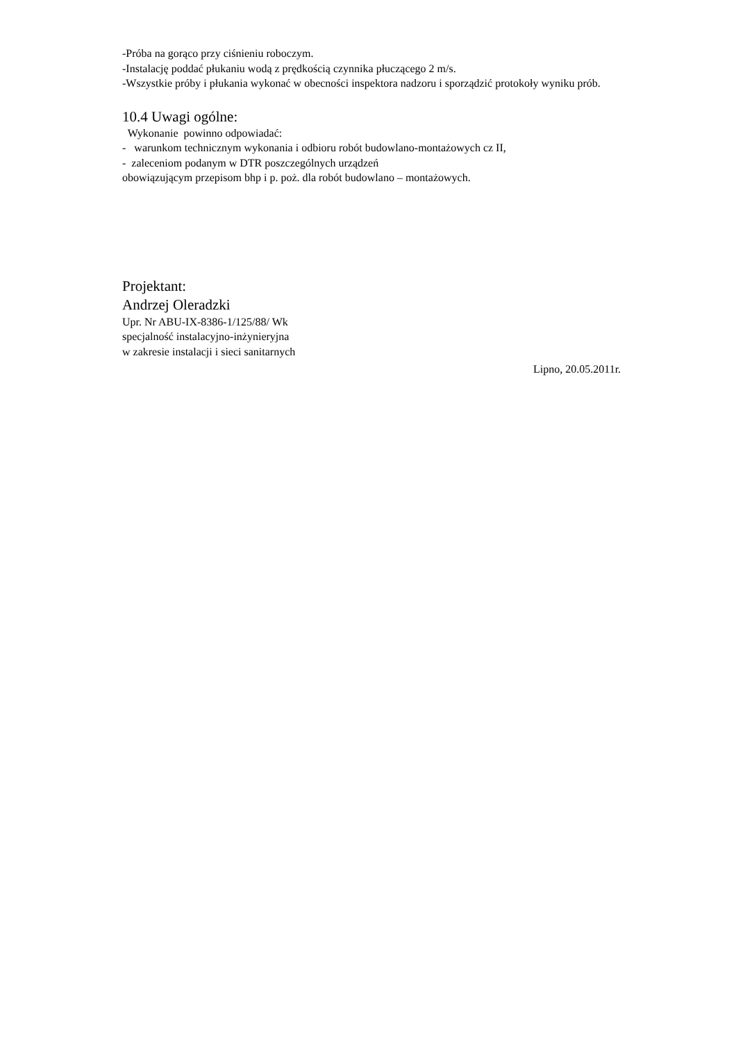-Próba na gorąco przy ciśnieniu roboczym.
-Instalację poddać płukaniu wodą z prędkością czynnika płuczącego 2 m/s.
-Wszystkie próby i płukania wykonać w obecności inspektora nadzoru i sporządzić protokoły wyniku prób.
10.4 Uwagi ogólne:
Wykonanie powinno odpowiadać:
- warunkom technicznym wykonania i odbioru robót budowlano-montażowych cz II,
- zaleceniom podanym w DTR poszczególnych urządzeń
obowiązującym przepisom bhp i p. poż. dla robót budowlano – montażowych.
Projektant:
Andrzej Oleradzki
Upr. Nr ABU-IX-8386-1/125/88/ Wk
specjalność instalacyjno-inżynieryjna
w zakresie instalacji i sieci sanitarnych
Lipno, 20.05.2011r.